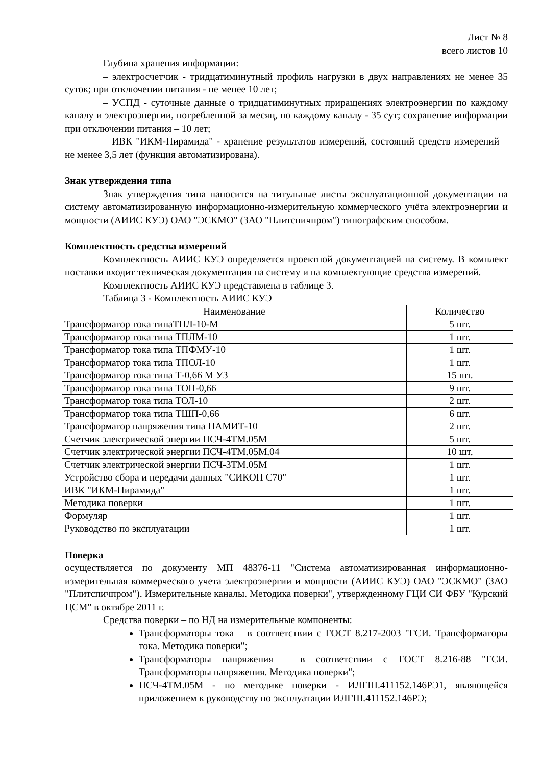Лист № 8
всего листов 10
Глубина хранения информации:
– электросчетчик - тридцатиминутный профиль нагрузки в двух направлениях не менее 35 суток; при отключении питания - не менее 10 лет;
– УСПД - суточные данные о тридцатиминутных приращениях электроэнергии по каждому каналу и электроэнергии, потребленной за месяц, по каждому каналу - 35 сут; сохранение информации при отключении питания – 10 лет;
– ИВК "ИКМ-Пирамида" - хранение результатов измерений, состояний средств измерений – не менее 3,5 лет (функция автоматизирована).
Знак утверждения типа
Знак утверждения типа наносится на титульные листы эксплуатационной документации на систему автоматизированную информационно-измерительную коммерческого учёта электроэнергии и мощности (АИИС КУЭ) ОАО "ЭСКМО" (ЗАО "Плитспичпром") типографским способом.
Комплектность средства измерений
Комплектность АИИС КУЭ определяется проектной документацией на систему. В комплект поставки входит техническая документация на систему и на комплектующие средства измерений.
Комплектность АИИС КУЭ представлена в таблице 3.
Таблица 3 - Комплектность АИИС КУЭ
| Наименование | Количество |
| --- | --- |
| Трансформатор тока типаТПЛ-10-М | 5 шт. |
| Трансформатор тока типа ТПЛМ-10 | 1 шт. |
| Трансформатор тока типа ТПФМУ-10 | 1 шт. |
| Трансформатор тока типа ТПОЛ-10 | 1 шт. |
| Трансформатор тока типа Т-0,66 М У3 | 15 шт. |
| Трансформатор тока типа ТОП-0,66 | 9 шт. |
| Трансформатор тока типа ТОЛ-10 | 2 шт. |
| Трансформатор тока типа ТШП-0,66 | 6 шт. |
| Трансформатор напряжения типа НАМИТ-10 | 2 шт. |
| Счетчик электрической энергии ПСЧ-4ТМ.05М | 5 шт. |
| Счетчик электрической энергии ПСЧ-4ТМ.05М.04 | 10 шт. |
| Счетчик электрической энергии ПСЧ-3ТМ.05М | 1 шт. |
| Устройство сбора и передачи данных "СИКОН С70" | 1 шт. |
| ИВК "ИКМ-Пирамида" | 1 шт. |
| Методика поверки | 1 шт. |
| Формуляр | 1 шт. |
| Руководство по эксплуатации | 1 шт. |
Поверка
осуществляется по документу МП 48376-11 "Система автоматизированная информационно-измерительная коммерческого учета электроэнергии и мощности (АИИС КУЭ) ОАО "ЭСКМО" (ЗАО "Плитспичпром"). Измерительные каналы. Методика поверки", утвержденному ГЦИ СИ ФБУ "Курский ЦСМ" в октябре 2011 г.
Средства поверки – по НД на измерительные компоненты:
Трансформаторы тока – в соответствии с ГОСТ 8.217-2003 "ГСИ. Трансформаторы тока. Методика поверки";
Трансформаторы напряжения – в соответствии с ГОСТ 8.216-88 "ГСИ. Трансформаторы напряжения. Методика поверки";
ПСЧ-4ТМ.05М - по методике поверки - ИЛГШ.411152.146РЭ1, являющейся приложением к руководству по эксплуатации ИЛГШ.411152.146РЭ;